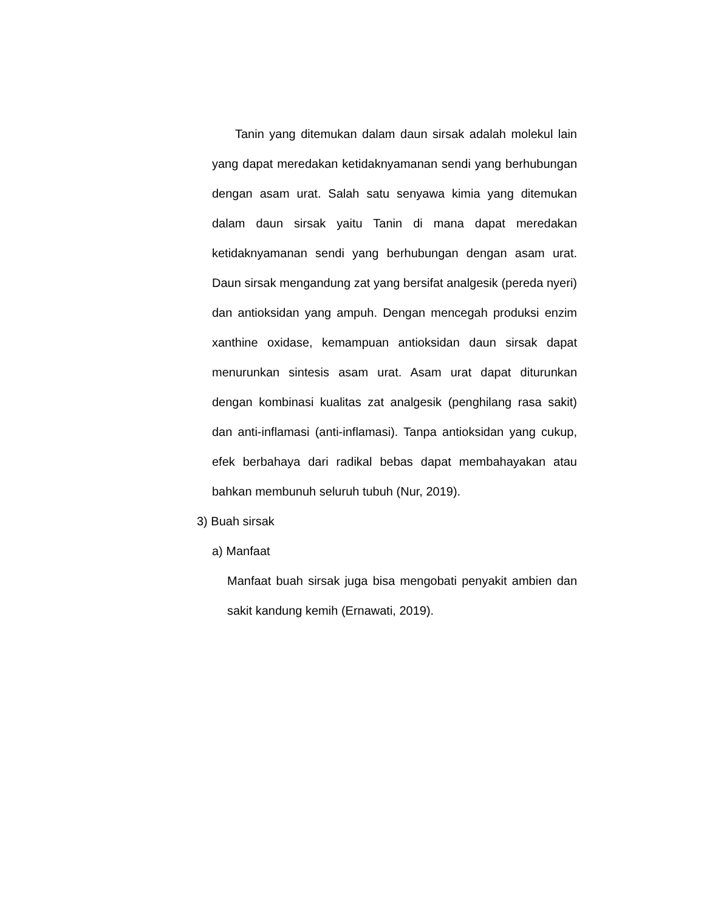Tanin yang ditemukan dalam daun sirsak adalah molekul lain yang dapat meredakan ketidaknyamanan sendi yang berhubungan dengan asam urat. Salah satu senyawa kimia yang ditemukan dalam daun sirsak yaitu Tanin di mana dapat meredakan ketidaknyamanan sendi yang berhubungan dengan asam urat. Daun sirsak mengandung zat yang bersifat analgesik (pereda nyeri) dan antioksidan yang ampuh. Dengan mencegah produksi enzim xanthine oxidase, kemampuan antioksidan daun sirsak dapat menurunkan sintesis asam urat. Asam urat dapat diturunkan dengan kombinasi kualitas zat analgesik (penghilang rasa sakit) dan anti-inflamasi (anti-inflamasi). Tanpa antioksidan yang cukup, efek berbahaya dari radikal bebas dapat membahayakan atau bahkan membunuh seluruh tubuh (Nur, 2019).
3) Buah sirsak
a) Manfaat
Manfaat buah sirsak juga bisa mengobati penyakit ambien dan sakit kandung kemih (Ernawati, 2019).